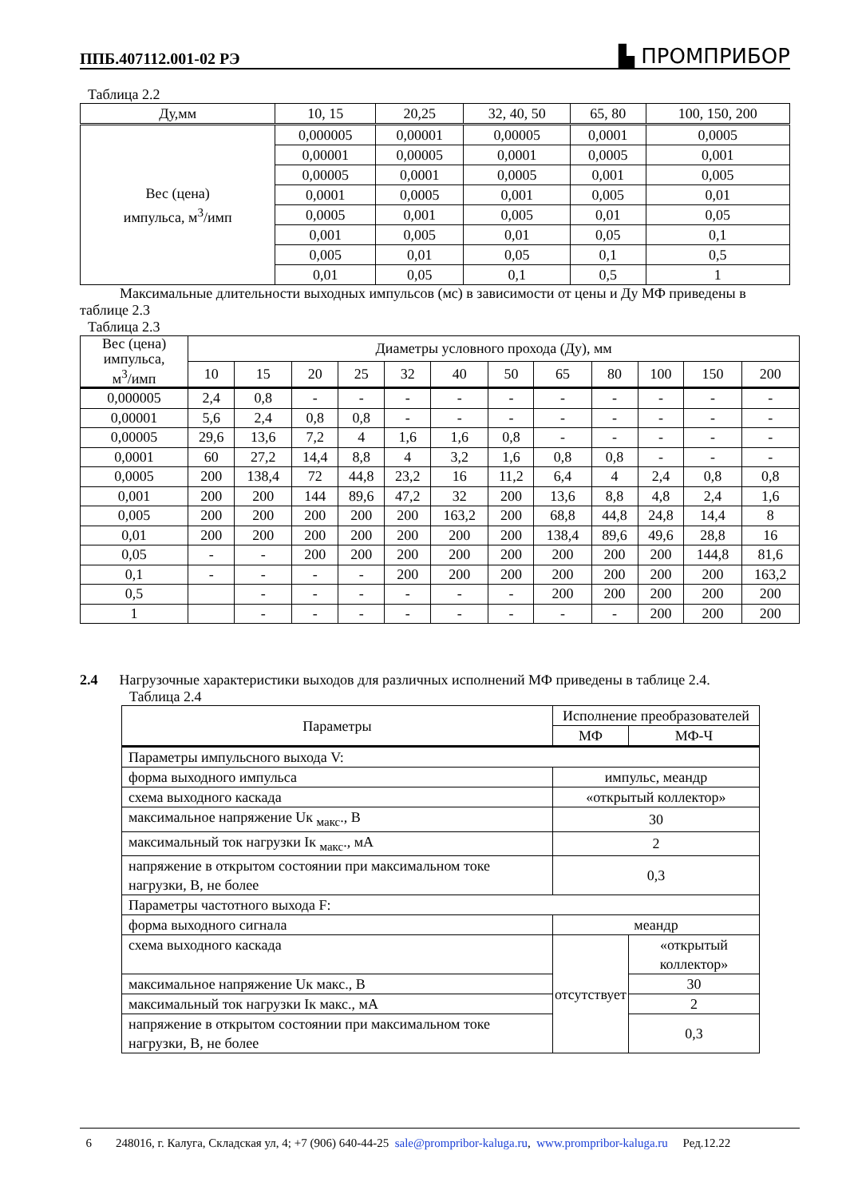ППБ.407112.001-02 РЭ ▙ ПРОМПРИБОР
Таблица 2.2
| Ду,мм | 10, 15 | 20,25 | 32, 40, 50 | 65, 80 | 100, 150, 200 |
| --- | --- | --- | --- | --- | --- |
| Вес (цена) импульса, м<sup>3</sup>/имп | 0,000005 | 0,00001 | 0,00005 | 0,0001 | 0,0005 |
| | 0,00001 | 0,00005 | 0,0001 | 0,0005 | 0,001 |
| | 0,00005 | 0,0001 | 0,0005 | 0,001 | 0,005 |
| | 0,0001 | 0,0005 | 0,001 | 0,005 | 0,01 |
| | 0,0005 | 0,001 | 0,005 | 0,01 | 0,05 |
| | 0,001 | 0,005 | 0,01 | 0,05 | 0,1 |
| | 0,005 | 0,01 | 0,05 | 0,1 | 0,5 |
| | 0,01 | 0,05 | 0,1 | 0,5 | 1 |
Максимальные длительности выходных импульсов (мс) в зависимости от цены и Ду МФ приведены в таблице 2.3
Таблица 2.3
| Вес (цена) импульса, м<sup>3</sup>/имп | Диаметры условного прохода (Ду), мм | | | | | | | | | | | |
| | 10 | 15 | 20 | 25 | 32 | 40 | 50 | 65 | 80 | 100 | 150 | 200 |
| 0,000005 | 2,4 | 0,8 | - | - | - | - | - | - | - | - | - | - |
| 0,00001 | 5,6 | 2,4 | 0,8 | 0,8 | - | - | - | - | - | - | - | - |
| 0,00005 | 29,6 | 13,6 | 7,2 | 4 | 1,6 | 1,6 | 0,8 | - | - | - | - | - |
| 0,0001 | 60 | 27,2 | 14,4 | 8,8 | 4 | 3,2 | 1,6 | 0,8 | 0,8 | - | - | - |
| 0,0005 | 200 | 138,4 | 72 | 44,8 | 23,2 | 16 | 11,2 | 6,4 | 4 | 2,4 | 0,8 | 0,8 |
| 0,001 | 200 | 200 | 144 | 89,6 | 47,2 | 32 | 200 | 13,6 | 8,8 | 4,8 | 2,4 | 1,6 |
| 0,005 | 200 | 200 | 200 | 200 | 200 | 163,2 | 200 | 68,8 | 44,8 | 24,8 | 14,4 | 8 |
| 0,01 | 200 | 200 | 200 | 200 | 200 | 200 | 200 | 138,4 | 89,6 | 49,6 | 28,8 | 16 |
| 0,05 | - | - | 200 | 200 | 200 | 200 | 200 | 200 | 200 | 200 | 144,8 | 81,6 |
| 0,1 | - | - | - | - | 200 | 200 | 200 | 200 | 200 | 200 | 200 | 163,2 |
| 0,5 | | - | - | - | - | - | - | 200 | 200 | 200 | 200 | 200 |
| 1 | | - | - | - | - | - | - | - | - | 200 | 200 | 200 |
2.4 Нагрузочные характеристики выходов для различных исполнений МФ приведены в таблице 2.4.
Таблица 2.4
| Параметры | Исполнение преобразователей | |
| | МФ | МФ-Ч |
| Параметры импульсного выхода V: | | |
| форма выходного импульса | импульс, меандр | |
| схема выходного каскада | «открытый коллектор» | |
| максимальное напряжение Uк <sub>макс</sub>., В | 30 | |
| максимальный ток нагрузки Iк <sub>макс</sub>., мА | 2 | |
| напряжение в открытом состоянии при максимальном токе нагрузки, В, не более | 0,3 | |
| Параметры частотного выхода F: | | |
| форма выходного сигнала | меандр | |
| схема выходного каскада | отсутствует | «открытый коллектор» |
| максимальное напряжение Uк макс., В | | 30 |
| максимальный ток нагрузки Iк макс., мА | | 2 |
| напряжение в открытом состоянии при максимальном токе нагрузки, В, не более | | 0,3 |
6 248016, г. Калуга, Складская ул, 4; +7 (906) 640-44-25 sale@prompribor-kaluga.ru, www.prompribor-kaluga.ru Ред.12.22